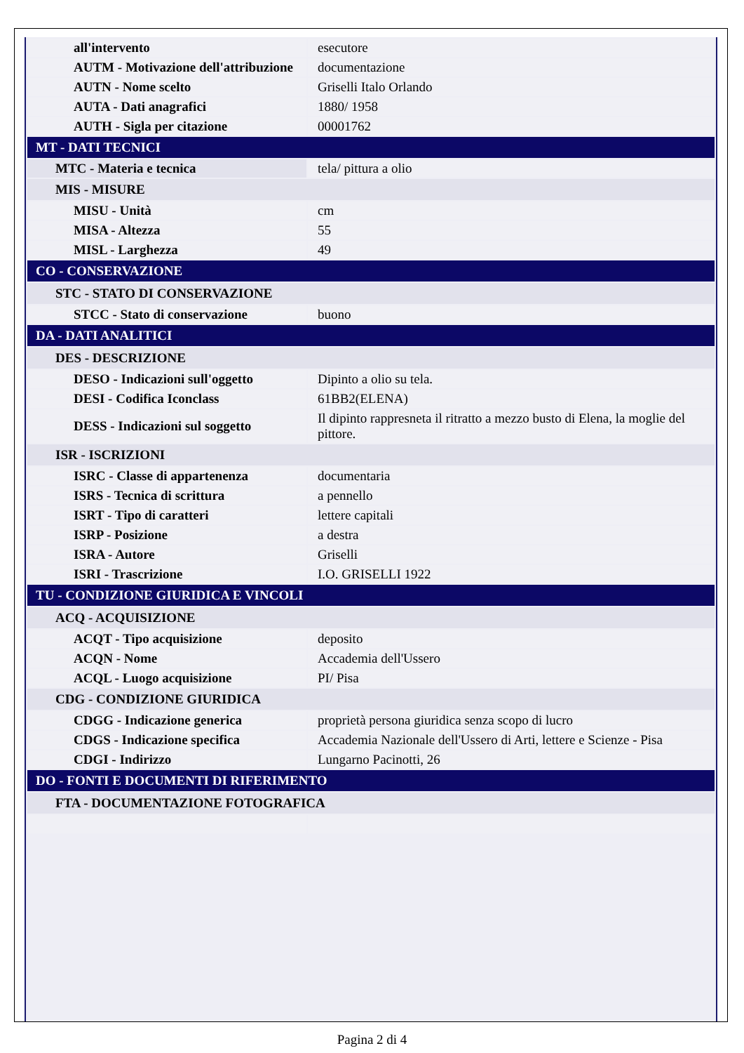| all'intervento | esecutore |
| AUTM - Motivazione dell'attribuzione | documentazione |
| AUTN - Nome scelto | Griselli Italo Orlando |
| AUTA - Dati anagrafici | 1880/ 1958 |
| AUTH - Sigla per citazione | 00001762 |
| MT - DATI TECNICI | |
| MTC - Materia e tecnica | tela/ pittura a olio |
| MIS - MISURE | |
| MISU - Unità | cm |
| MISA - Altezza | 55 |
| MISL - Larghezza | 49 |
| CO - CONSERVAZIONE | |
| STC - STATO DI CONSERVAZIONE | |
| STCC - Stato di conservazione | buono |
| DA - DATI ANALITICI | |
| DES - DESCRIZIONE | |
| DESO - Indicazioni sull'oggetto | Dipinto a olio su tela. |
| DESI - Codifica Iconclass | 61BB2(ELENA) |
| DESS - Indicazioni sul soggetto | Il dipinto rappresneta il ritratto a mezzo busto di Elena, la moglie del pittore. |
| ISR - ISCRIZIONI | |
| ISRC - Classe di appartenenza | documentaria |
| ISRS - Tecnica di scrittura | a pennello |
| ISRT - Tipo di caratteri | lettere capitali |
| ISRP - Posizione | a destra |
| ISRA - Autore | Griselli |
| ISRI - Trascrizione | I.O. GRISELLI 1922 |
| TU - CONDIZIONE GIURIDICA E VINCOLI | |
| ACQ - ACQUISIZIONE | |
| ACQT - Tipo acquisizione | deposito |
| ACQN - Nome | Accademia dell'Ussero |
| ACQL - Luogo acquisizione | PI/ Pisa |
| CDG - CONDIZIONE GIURIDICA | |
| CDGG - Indicazione generica | proprietà persona giuridica senza scopo di lucro |
| CDGS - Indicazione specifica | Accademia Nazionale dell'Ussero di Arti, lettere e Scienze - Pisa |
| CDGI - Indirizzo | Lungarno Pacinotti, 26 |
| DO - FONTI E DOCUMENTI DI RIFERIMENTO | |
| FTA - DOCUMENTAZIONE FOTOGRAFICA | |
Pagina 2 di 4